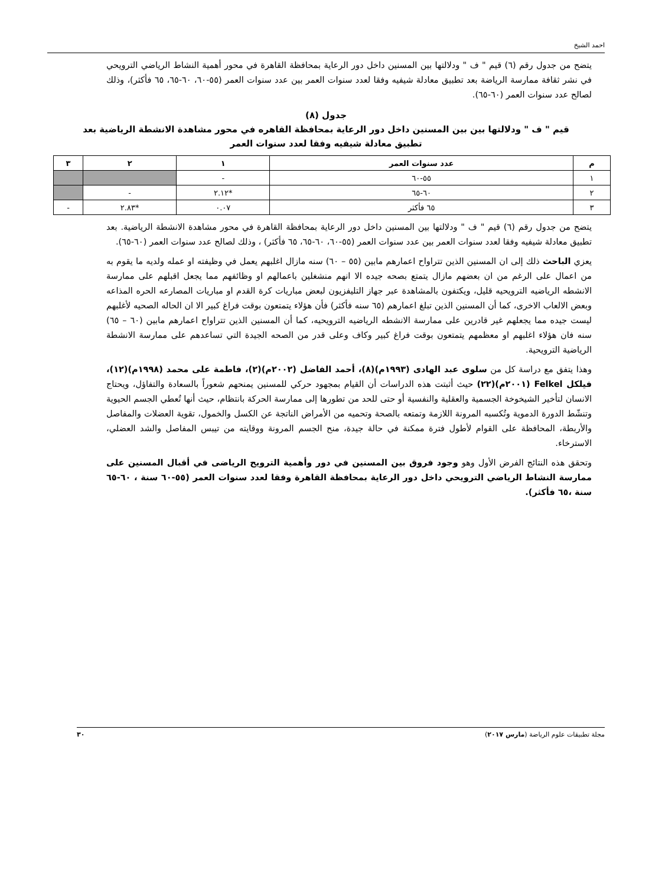احمد الشيخ
يتضح من جدول رقم (٦) قيم " ف " ودلالتها بين المسنين داخل دور الرعاية بمحافظة القاهرة في محور أهمية النشاط الرياضي الترويحي في نشر ثقافة ممارسة الرياضة بعد تطبيق معادلة شيفيه وفقا لعدد سنوات العمر بين عدد سنوات العمر (٥٥-٦٠، ٦٠-٦٥، ٦٥ فأكثر)، وذلك لصالح عدد سنوات العمر (٦٠-٦٥).
جدول (٨)
قيم " ف " ودلالتها بين بين المسنين داخل دور الرعاية بمحافظة القاهره في محور مشاهدة الانشطة الرياضية بعد تطبيق معادلة شيفيه وفقا لعدد سنوات العمر
| م | عدد سنوات العمر | ١ | ٢ | ٣ |
| --- | --- | --- | --- | --- |
| ١ | ٥٥-٦٠ | - | | |
| ٢ | ٦٠-٦٥ | *٢.١٢ | - | |
| ٣ | ٦٥ فأكثر | ٠.٠٧ | *٢.٨٣ | - |
يتضح من جدول رقم (٦) قيم " ف " ودلالتها بين المسنين داخل دور الرعاية بمحافظة القاهرة في محور مشاهدة الانشطة الرياضية. بعد تطبيق معادلة شيفيه وفقا لعدد سنوات العمر بين عدد سنوات العمر (٥٥-٦٠، ٦٠-٦٥، ٦٥ فأكثر) ، وذلك لصالح عدد سنوات العمر (٦٠-٦٥).
يعزي الباحث ذلك إلى ان المسنين الذين تتراواح اعمارهم مابين (٥٥ – ٦٠) سنه مازال اغلبهم يعمل في وظيفته او عمله ولديه ما يقوم به من اعمال على الرغم من ان بعضهم مازال يتمتع بصحه جيده الا انهم منشغلين باعمالهم او وظائفهم مما يجعل اقبلهم على ممارسة الانشطه الرياضيه الترويحيه قليل، ويكتفون بالمشاهدة عبر جهاز التليفزيون لبعض مباريات كرة القدم او مباريات المصارعه الحره المذاعه وبعض الالعاب الاخرى، كما أن المسنين الذين تبلغ اعمارهم (٦٥ سنه فأكثر) فأن هؤلاء يتمتعون بوقت فراغ كبير الا ان الحاله الصحيه لأغلبهم ليست جيده مما يجعلهم غير قادرين على ممارسة الانشطه الرياضيه الترويحيه، كما أن المسنين الذين تتراواح اعمارهم مابين (٦٠ – ٦٥) سنه فان هؤلاء اغلبهم او معظمهم يتمتعون بوقت فراغ كبير وكاف وعلى قدر من الصحه الجيدة التي تساعدهم على ممارسة الانشطة الرياضية الترويحية.
وهذا يتفق مع دراسة كل من سلوى عبد الهادى (١٩٩٣م)(٨)، أحمد الفاضل (٢٠٠٢م)(٢)، فاطمة على محمد (١٩٩٨م)(١٢)، فيلكل Felkel (٢٠٠١م)(٢٢) حيث أثبتت هذه الدراسات أن القيام بمجهود حركي للمسنين يمنحهم شعوراً بالسعادة والتفاؤل، ويحتاج الانسان لتأخير الشيخوخة الجسمية والعقلية والنفسية أو حتى للحد من تطورها إلى ممارسة الحركة بانتظام، حيث أنها تُعطي الجسم الحيوية وتنشّط الدورة الدموية وتُكسبه المرونة اللازمة وتمتعه بالصحة وتحميه من الأمراض الناتجة عن الكسل والخمول، تقوية العضلات والمفاصل والأربطة، المحافظة على القوام لأطول فترة ممكنة في حالة جيدة، منح الجسم المرونة ووقايته من تيبس المفاصل والشد العضلي، الاسترخاء.
وتحقق هذه النتائج الفرض الأول وهو وجود فروق بين المسنين في دور وأهمية الترويح الرياضى في أقبال المسنين على ممارسة النشاط الرياضي الترويحي داخل دور الرعاية بمحافظة القاهرة وفقا لعدد سنوات العمر (٥٥-٦٠ سنة ، ٦٠-٦٥ سنة ،٦٥ فأكثر).
مجلة تطبيقات علوم الرياضة (مارس ٢٠١٧) ٣٠